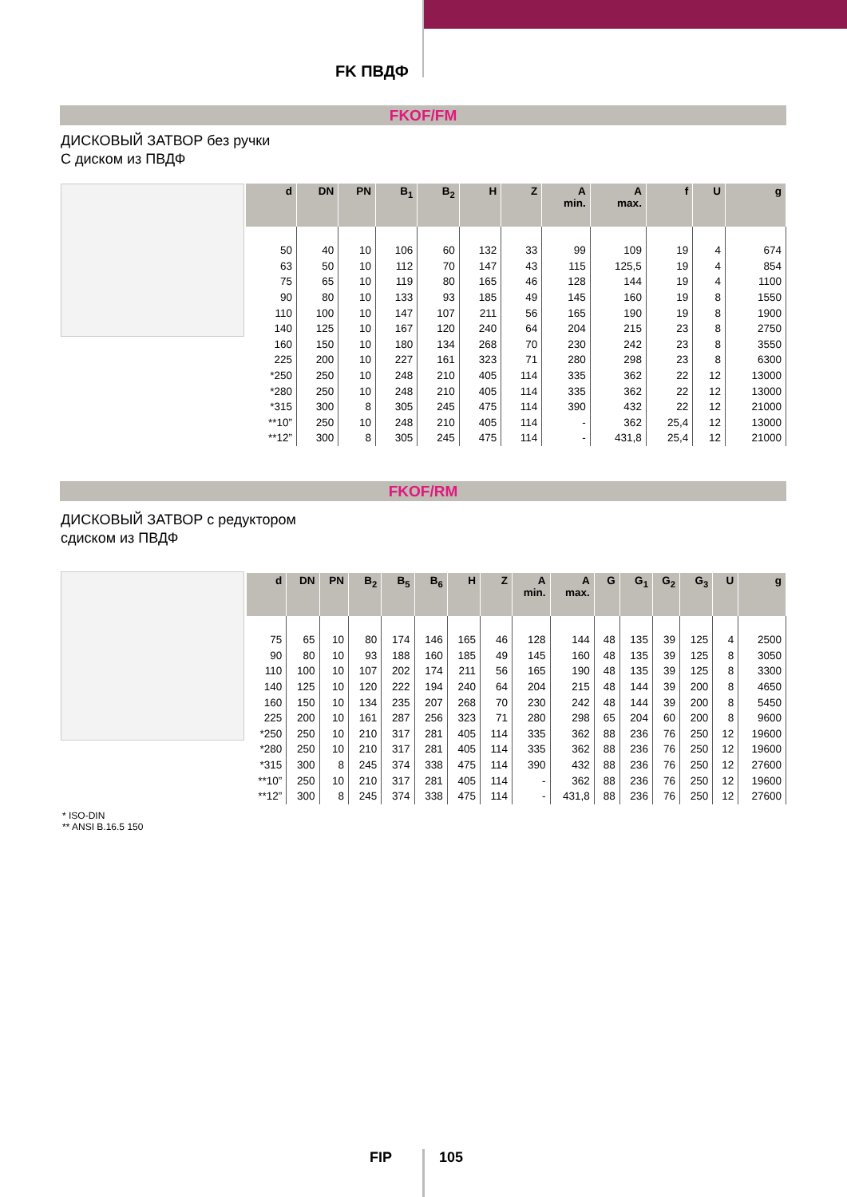FK ПВДФ
FKOF/FM
ДИСКОВЫЙ ЗАТВОР без ручки
С диском из ПВДФ
| d | DN | PN | B<sub>1</sub> | B<sub>2</sub> | H | Z | A min. | A max. | f | U | g |
| --- | --- | --- | --- | --- | --- | --- | --- | --- | --- | --- | --- |
| 50 | 40 | 10 | 106 | 60 | 132 | 33 | 99 | 109 | 19 | 4 | 674 |
| 63 | 50 | 10 | 112 | 70 | 147 | 43 | 115 | 125,5 | 19 | 4 | 854 |
| 75 | 65 | 10 | 119 | 80 | 165 | 46 | 128 | 144 | 19 | 4 | 1100 |
| 90 | 80 | 10 | 133 | 93 | 185 | 49 | 145 | 160 | 19 | 8 | 1550 |
| 110 | 100 | 10 | 147 | 107 | 211 | 56 | 165 | 190 | 19 | 8 | 1900 |
| 140 | 125 | 10 | 167 | 120 | 240 | 64 | 204 | 215 | 23 | 8 | 2750 |
| 160 | 150 | 10 | 180 | 134 | 268 | 70 | 230 | 242 | 23 | 8 | 3550 |
| 225 | 200 | 10 | 227 | 161 | 323 | 71 | 280 | 298 | 23 | 8 | 6300 |
| *250 | 250 | 10 | 248 | 210 | 405 | 114 | 335 | 362 | 22 | 12 | 13000 |
| *280 | 250 | 10 | 248 | 210 | 405 | 114 | 335 | 362 | 22 | 12 | 13000 |
| *315 | 300 | 8 | 305 | 245 | 475 | 114 | 390 | 432 | 22 | 12 | 21000 |
| **10” | 250 | 10 | 248 | 210 | 405 | 114 | - | 362 | 25,4 | 12 | 13000 |
| **12” | 300 | 8 | 305 | 245 | 475 | 114 | - | 431,8 | 25,4 | 12 | 21000 |
FKOF/RM
ДИСКОВЫЙ ЗАТВОР с редуктором
сдиском из ПВДФ
| d | DN | PN | B<sub>2</sub> | B<sub>5</sub> | B<sub>6</sub> | H | Z | A min. | A max. | G | G<sub>1</sub> | G<sub>2</sub> | G<sub>3</sub> | U | g |
| --- | --- | --- | --- | --- | --- | --- | --- | --- | --- | --- | --- | --- | --- | --- | --- |
| 75 | 65 | 10 | 80 | 174 | 146 | 165 | 46 | 128 | 144 | 48 | 135 | 39 | 125 | 4 | 2500 |
| 90 | 80 | 10 | 93 | 188 | 160 | 185 | 49 | 145 | 160 | 48 | 135 | 39 | 125 | 8 | 3050 |
| 110 | 100 | 10 | 107 | 202 | 174 | 211 | 56 | 165 | 190 | 48 | 135 | 39 | 125 | 8 | 3300 |
| 140 | 125 | 10 | 120 | 222 | 194 | 240 | 64 | 204 | 215 | 48 | 144 | 39 | 200 | 8 | 4650 |
| 160 | 150 | 10 | 134 | 235 | 207 | 268 | 70 | 230 | 242 | 48 | 144 | 39 | 200 | 8 | 5450 |
| 225 | 200 | 10 | 161 | 287 | 256 | 323 | 71 | 280 | 298 | 65 | 204 | 60 | 200 | 8 | 9600 |
| *250 | 250 | 10 | 210 | 317 | 281 | 405 | 114 | 335 | 362 | 88 | 236 | 76 | 250 | 12 | 19600 |
| *280 | 250 | 10 | 210 | 317 | 281 | 405 | 114 | 335 | 362 | 88 | 236 | 76 | 250 | 12 | 19600 |
| *315 | 300 | 8 | 245 | 374 | 338 | 475 | 114 | 390 | 432 | 88 | 236 | 76 | 250 | 12 | 27600 |
| **10” | 250 | 10 | 210 | 317 | 281 | 405 | 114 | - | 362 | 88 | 236 | 76 | 250 | 12 | 19600 |
| **12” | 300 | 8 | 245 | 374 | 338 | 475 | 114 | - | 431,8 | 88 | 236 | 76 | 250 | 12 | 27600 |
* ISO-DIN
** ANSI B.16.5 150
FIP 105